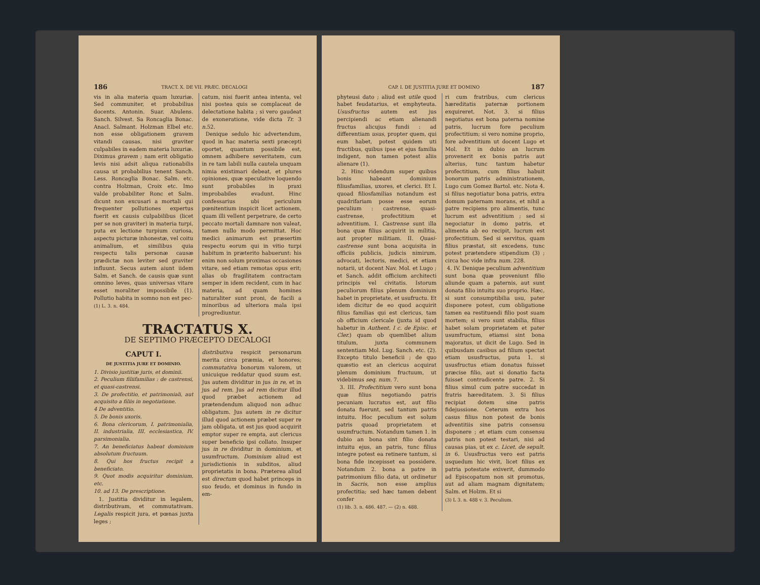186 TRACT. X. DE VII. PRÆC. DECALOGI
vis in alia materia quam luxuriæ. Sed communiter, et probabilius docents. Antonin. Suar. Abulens. Sanch. Silvest. Sa Roncaglia Bonac. Anacl. Salmant. Holzman Elbel etc. non esse obligationem gravem vitandi causas, nisi graviter culpabiles in eadem materia luxuriæ. Diximus gravem ; nam erit obligatio levis nisi adsit aliqua rationabilis causa ut probabilius tenent Sanch. Less. Roncaglia Bonac. Salm. etc. contra Holzman, Croix etc. Imo valde probabiliter Ronc et Salm. dicunt non excusari a mortali qui frequenter pollutiones expertus fuerit ex causis culpabilibus (licet per se non graviter) in materia turpi, puta ex lectione turpium curiosa, aspectu picturæ inhonestæ, vel coitu animalium, et similibus quia respectu talis personæ causæ prædictæ non leviter sed graviter influunt. Secus autem aiunt iidem Salm. et Sanch. de causis quæ sunt omnino leves, quas universas vitare esset moraliter impossibile (1). Pollutio habita in somno non est pec-
(1) L. 3. n. 484.
catum, nisi fuerit antea intenta, vel nisi postea quis se complaceat de delectatione habita ; si vero gaudeat de exoneratione, vide dicta Tr. 3 n. 52.
Denique sedulo hic advertendum, quod in hac materia sexti præcepti oportet, quantum possibile est, omnem adhibere severitatem, cum in re tam labili nulla cautela unquam nimia existimari debeat, et plures opiniones, quæ speculative loquendo sunt probabiles in praxi improbabiles evadunt. Hinc confessarius ubi periculum pœnitentium inspicit licet actionem, quam illi vellent perpetrare, de certo peccato mortali damnare non valeat, tamen nullo modo permittat. Hoc medici animarum est præsertim respectu eorum qui in vitio turpi habitum in præterito habuerunt: his enim non solum proximas occasiones vitare, sed etiam remotas opus erit; alias ob fragilitatem contractam semper in idem recident, cum in hac materia, ad quam homines naturaliter sunt proni, de facili a minoribus ad ulteriora mala ipsi progrediuntur.
TRACTATUS X.
DE SEPTIMO PRÆCEPTO DECALOGI
CAPUT I.
DE JUSTITIA JURE ET DOMINIO.
1. Divisio justitiæ juris, et dominii.
2. Peculium filiifamilias : de castrensi, et quasi-castrensi.
3. De profectitio, et patrimoniali, aut acquisito a filiis in negotiatione.
4 De adventitio.
5. De bonis uxoris.
6. Bona clericorum, I. patrimonialia, II. industrialia, III. ecclesiastica, IV. parsimonialia.
7. An beneficiatus habeat dominium absolutum fructuum.
8. Qui hos fructus recipit a beneficiato.
9. Quot modis acquiritur dominium, etc.
10. ad 13. De prescriptione.
1. Justitia dividitur in legalem, distributivam, et commutativam. Legalis respicit jura, et pœnas juxta leges ;
distributiva respicit personarum merita circa præmia, et honores; commutativa bonorum valorem, ut unicuique reddatur quod suum est. Jus autem dividitur in jus in re, et in jus ad rem. Jus ad rem dicitur illud quod præbet actionem ad prætendendum aliquod non adhuc obligatum. Jus autem in re dicitur illud quod actionem præbet super re jam obligata, ut est jus quod acquirit emptor super re empta, aut clericus super beneficio ipsi collato. Insuper jus in re dividitur in dominium, et usumfructum. Dominium aliud est jurisdictionis in subditos, aliud proprietatis in bona. Præterea aliud est directum quod habet princeps in suo feudo, et dominus in fundo in em-
CAP. I. DE JUSTITIA JURE ET DOMINO 187
phyteusi dato ; aliud est utile quod habet feudatarius, et emphyteuta. Ususfructus autem est jus percipiendi ac etiam alienandi fructus alicujus fundi : ad differentiam usus, propter quem, qui eum habet, potest quidem uti fructibus, quibus ipse et ejus familia indigent, non tamen potest aliis alienare (1).
2. Hinc videndum super quibus bonis habeant dominium filiusfamilias, uxores, et clerici. Et I. quoad filiosfamilias notandum est quadrifariam posse esse eorum peculium : castrense, quasi-castrense, profectitium et adventitium. I. Castrense sunt illa bona quæ filius acquirit in militia, aut propter militiam. II. Quasi-castrense sunt bona acquisita in officiis publicis, judicis nimirum, advocati, lectoris, medici, et etiam notarii, ut docent Nav. Mol. et Lugo ; et Sanch. addit officium architecti principis vel civitatis. Istorum peculiorum filius plenum dominium habet in proprietate, et usufructu. Et idem dicitur de eo quod acquirit filius familias qui est clericus, tam ob officium clericale (juxta id quod habetur in Authent. I c. de Episc. et Cler.) quam ob quemlibet alium titulum, juxta communem sententiam Mol. Lug. Sanch. etc. (2). Excepto titulo beneficii ; de quo quæstio est an clericus acquirat plenum dominium fructuum, ut videbimus seq. num. 7.
3. III. Profectitium vero sunt bona quæ filius negotiando patris pecuniam lucratus est, aut filio donata fuerunt, sed tantum patris intuitu. Hoc peculium est solum patris quoad proprietatem et usumfructum. Notandum tamen 1. in dubio an bona sint filio donata intuitu ejus, an patris, tunc filius integre potest ea retinere tantum, si bona fide incepisset ea possidere. Notandum 2. bona a patre in patrimonium filio data, ut ordinetur in Sacris, non esse amplius profectitia; sed hæc tamen debent confer
(1) lib. 3. n. 486. 487. — (2) n. 488.
ri cum fratribus, cum clericus hæreditatis paternæ portionem exquireret. Not. 3. si filius negotiatus est bona paterna nomine patris, lucrum fore peculium profectitium; si vero nomine proprio, fore adventitium ut docent Lugo et Mol. Et in dubio an lucrum provenerit ex bonis patris aut alterius, tunc tantum habetur profectitium, cum filius habuit bonorum patris administrationem, Lugo cum Gomez Bartol. etc. Nota 4. si filius negotiatur bona patris, extra domum paternam morans, et nihil a patre recipiens pro alimentis, tunc lucrum est adventitium ; sed si negociatur in domo patris, et alimenta ab eo recipit, lucrum est profectitium. Sed si servitus, quam filius præstat, sit excedens, tunc potest prætendere stipendium (3) ; circa hoc vide infra num. 228.
4. IV. Denique peculium adventitium sunt bona quæ proveniunt filio aliunde quam a paternis, aut sunt donata filio intuitu suo proprio. Hæc, si sunt consumptibilia usu, pater disponere potest, cum obligatione tamen ea restituendi filio post suam mortem; si vero sunt stabilia, filius habet solam proprietatem et pater usumfructum, etiamsi sint bona majoratus, ut dicit de Lugo. Sed in quibusdam casibus ad filium spectat etiam ususfructus, puta 1. si ususfructus etiam donatus fuisset præcise filio, aut si donatio facta fuisset contradicente patre. 2. Si filius simul cum patre succedat in fratris hæreditatem. 3. Si filius recipiat dotem sine patris fidejussione. Ceterum extra hos casus filius non potest de bonis adventitiis sine patris consensu disponere ; et etiam cum consensu patris non potest testari, nisi ad causas pias, ut ex c. Licet. de sepult. in 6. Ususfructus vero est patris usquedum hic vivit, licet filius ex patria potestate exiverit, dummodo ad Episcopatum non sit promotus, aut ad aliam magnam dignitatem; Salm. et Holzm. Et si
(3) L 3. n. 488 v. 3. Peculium.